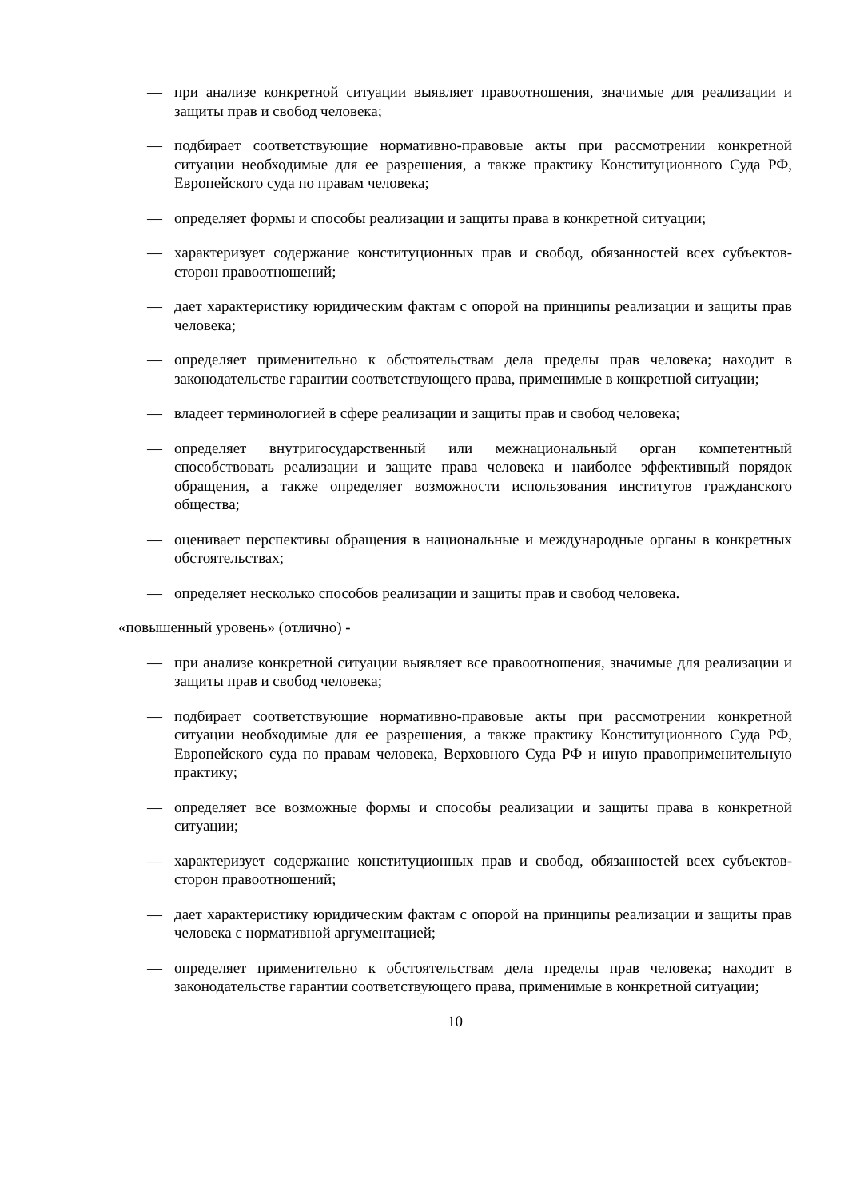— при анализе конкретной ситуации выявляет правоотношения, значимые для реализации и защиты прав и свобод человека;
— подбирает соответствующие нормативно-правовые акты при рассмотрении конкретной ситуации необходимые для ее разрешения, а также практику Конституционного Суда РФ, Европейского суда по правам человека;
— определяет формы и способы реализации и защиты права в конкретной ситуации;
— характеризует содержание конституционных прав и свобод, обязанностей всех субъектов-сторон правоотношений;
— дает характеристику юридическим фактам с опорой на принципы реализации и защиты прав человека;
— определяет применительно к обстоятельствам дела пределы прав человека; находит в законодательстве гарантии соответствующего права, применимые в конкретной ситуации;
— владеет терминологией в сфере реализации и защиты прав и свобод человека;
— определяет внутригосударственный или межнациональный орган компетентный способствовать реализации и защите права человека и наиболее эффективный порядок обращения, а также определяет возможности использования институтов гражданского общества;
— оценивает перспективы обращения в национальные и международные органы в конкретных обстоятельствах;
— определяет несколько способов реализации и защиты прав и свобод человека.
«повышенный уровень» (отлично) -
— при анализе конкретной ситуации выявляет все правоотношения, значимые для реализации и защиты прав и свобод человека;
— подбирает соответствующие нормативно-правовые акты при рассмотрении конкретной ситуации необходимые для ее разрешения, а также практику Конституционного Суда РФ, Европейского суда по правам человека, Верховного Суда РФ и иную правоприменительную практику;
— определяет все возможные формы и способы реализации и защиты права в конкретной ситуации;
— характеризует содержание конституционных прав и свобод, обязанностей всех субъектов-сторон правоотношений;
— дает характеристику юридическим фактам с опорой на принципы реализации и защиты прав человека с нормативной аргументацией;
— определяет применительно к обстоятельствам дела пределы прав человека; находит в законодательстве гарантии соответствующего права, применимые в конкретной ситуации;
10